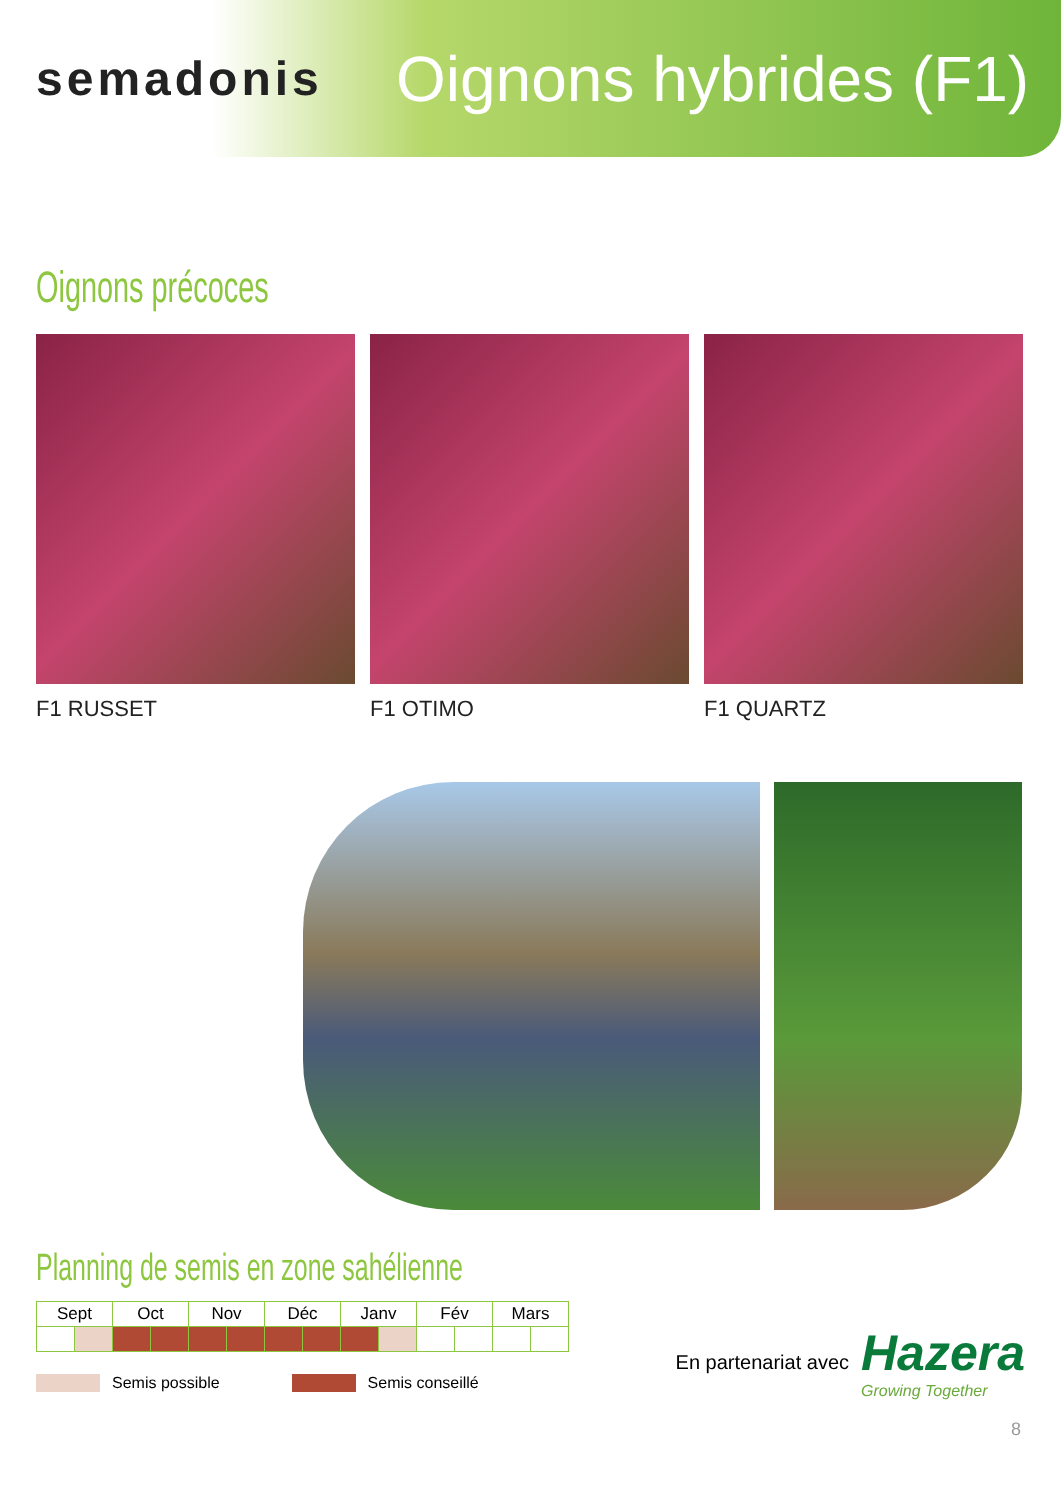semadonis
Oignons hybrides (F1)
Oignons précoces
F1 RUSSET F1 OTIMO F1 QUARTZ
Planning de semis en zone sahélienne
| Sept | | Oct | | Nov | | Déc | | Janv | | Fév | | Mars | |
| --- | --- | --- | --- | --- | --- | --- | --- | --- | --- | --- | --- | --- | --- |
Semis possible Semis conseillé
En partenariat avec Hazera
Growing Together
8